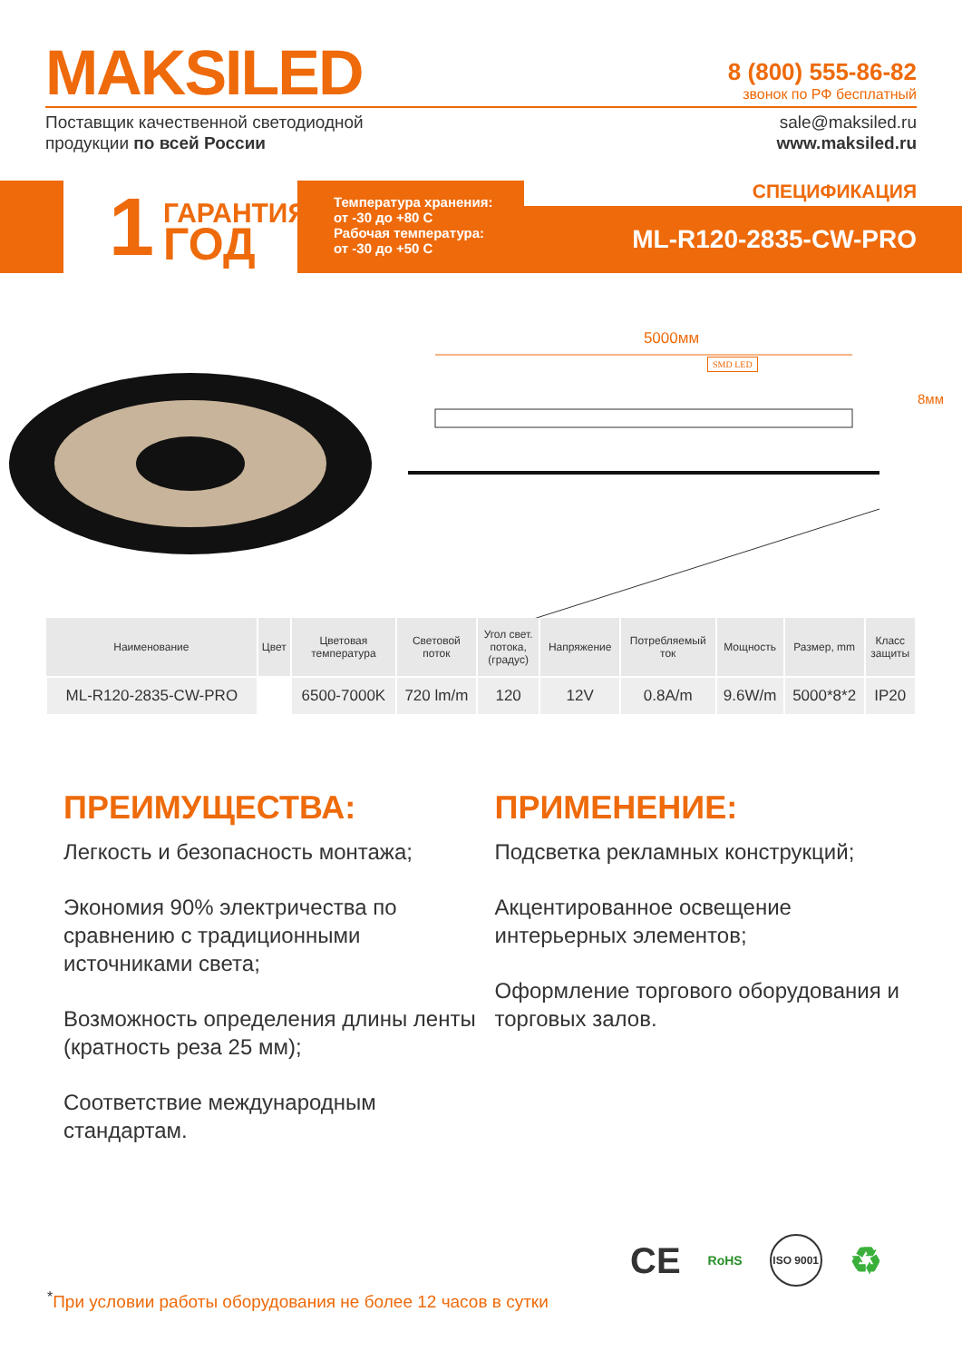MAKSILED
8 (800) 555-86-82
звонок по РФ бесплатный
Поставщик качественной светодиодной
продукции по всей России
sale@maksiled.ru
www.maksiled.ru
1 ГАРАНТИЯ<sup>✖</sup>
ГОД
Температура хранения:
от -30 до +80 С
Рабочая температура:
от -30 до +50 С
СПЕЦИФИКАЦИЯ
ML-R120-2835-CW-PRO
5000мм
SMD LED
8мм
| Наименование | Цвет | Цветовая температура | Световой поток | Угол свет. потока, (градус) | Напряжение | Потребляемый ток | Мощность | Размер, mm | Класс защиты |
| --- | --- | --- | --- | --- | --- | --- | --- | --- | --- |
| ML-R120-2835-CW-PRO | | 6500-7000K | 720 lm/m | 120 | 12V | 0.8A/m | 9.6W/m | 5000*8*2 | IP20 |
ПРЕИМУЩЕСТВА:
Легкость и безопасность монтажа;
Экономия 90% электричества по сравнению с традиционными источниками света;
Возможность определения длины ленты (кратность реза 25 мм);
Соответствие международным стандартам.
ПРИМЕНЕНИЕ:
Подсветка рекламных конструкций;
Акцентированное освещение интерьерных элементов;
Оформление торгового оборудования и торговых залов.
CE RoHS ISO 9001 ♻
<sup>*</sup> При условии работы оборудования не более 12 часов в сутки